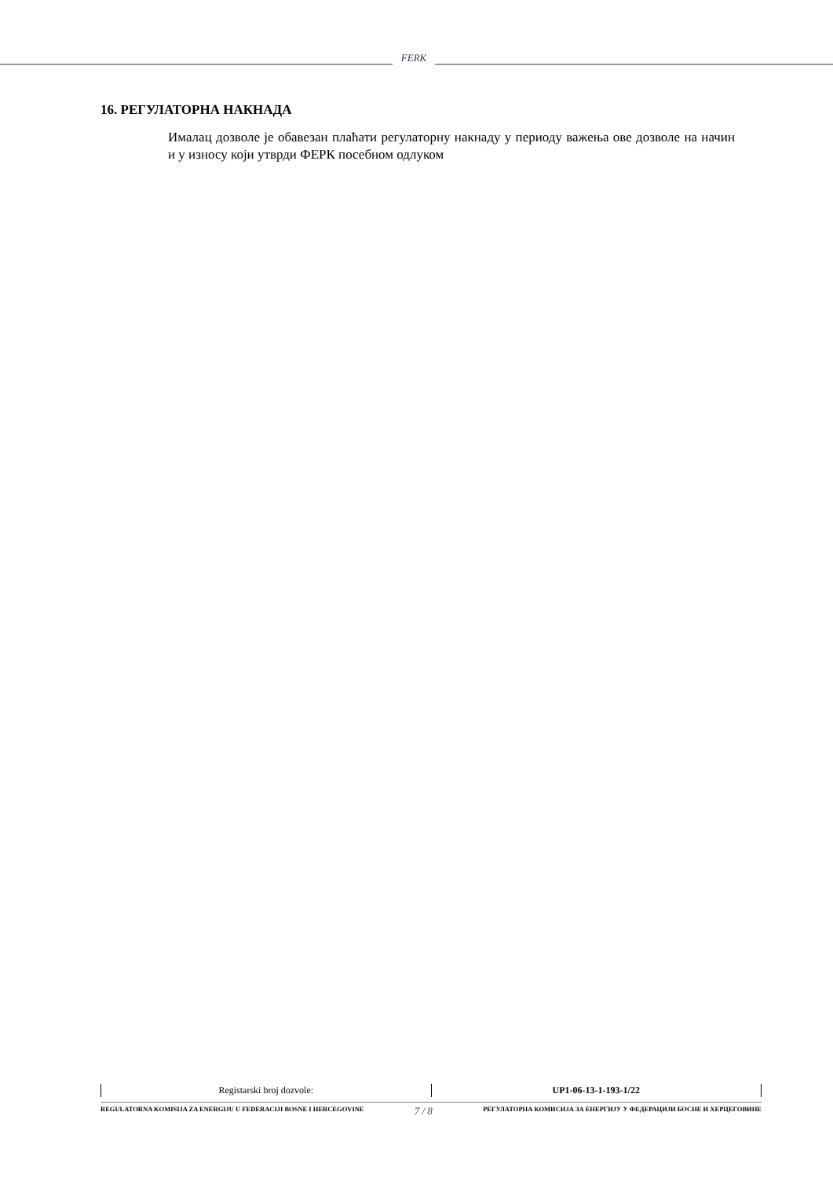FERK
16. РЕГУЛАТОРНА НАКНАДА
Ималац дозволе је обавезан плаћати регулаторну накнаду у периоду важења ове дозволе на начин и у износу који утврди ФЕРК посебном одлуком
| Registarski broj dozvole: | UP1-06-13-1-193-1/22 |
REGULATORNA KOMISIJA ZA ENERGIJU U FEDERACIJI BOSNE I HERCEGOVINE 7 / 8 РЕГУЛАТОРНА КОМИСИЈА ЗА ЕНЕРГИЈУ У ФЕДЕРАЦИЈИ БОСНЕ И ХЕРЦЕГОВИНЕ